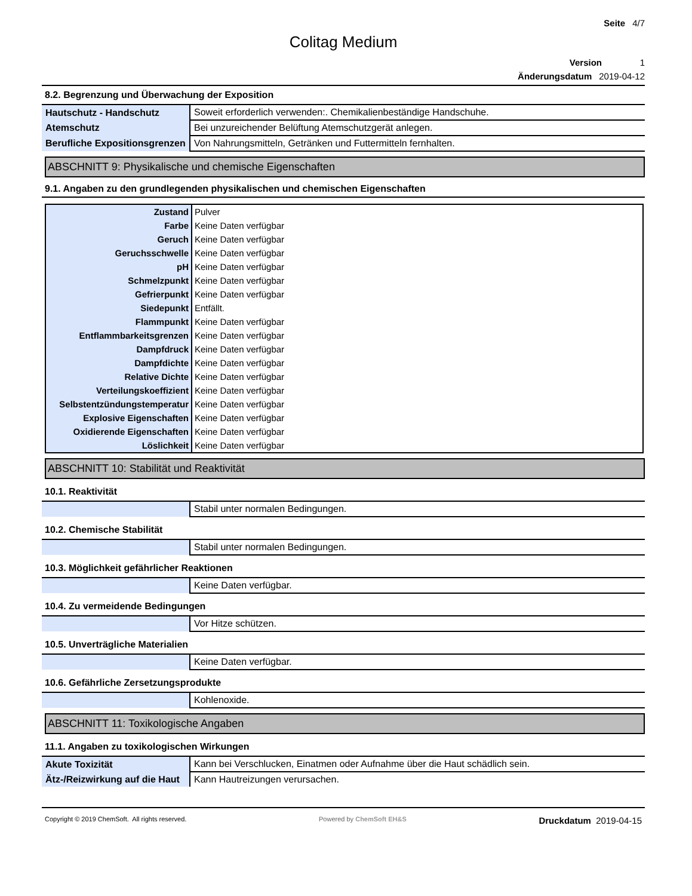Seite 4/7
Colitag Medium
Version 1
Änderungsdatum 2019-04-12
8.2. Begrenzung und Überwachung der Exposition
| Hautschutz - Handschutz | Soweit erforderlich verwenden:. Chemikalienbeständige Handschuhe. |
| Atemschutz | Bei unzureichender Belüftung Atemschutzgerät anlegen. |
| Berufliche Expositionsgrenzen | Von Nahrungsmitteln, Getränken und Futtermitteln fernhalten. |
ABSCHNITT 9: Physikalische und chemische Eigenschaften
9.1. Angaben zu den grundlegenden physikalischen und chemischen Eigenschaften
| Zustand | Pulver |
| Farbe | Keine Daten verfügbar |
| Geruch | Keine Daten verfügbar |
| Geruchsschwelle | Keine Daten verfügbar |
| pH | Keine Daten verfügbar |
| Schmelzpunkt | Keine Daten verfügbar |
| Gefrierpunkt | Keine Daten verfügbar |
| Siedepunkt | Entfällt. |
| Flammpunkt | Keine Daten verfügbar |
| Entflammbarkeitsgrenzen | Keine Daten verfügbar |
| Dampfdruck | Keine Daten verfügbar |
| Dampfdichte | Keine Daten verfügbar |
| Relative Dichte | Keine Daten verfügbar |
| Verteilungskoeffizient | Keine Daten verfügbar |
| Selbstentzündungstemperatur | Keine Daten verfügbar |
| Explosive Eigenschaften | Keine Daten verfügbar |
| Oxidierende Eigenschaften | Keine Daten verfügbar |
| Löslichkeit | Keine Daten verfügbar |
ABSCHNITT 10: Stabilität und Reaktivität
10.1. Reaktivität
| | Stabil unter normalen Bedingungen. |
10.2. Chemische Stabilität
| | Stabil unter normalen Bedingungen. |
10.3. Möglichkeit gefährlicher Reaktionen
| | Keine Daten verfügbar. |
10.4. Zu vermeidende Bedingungen
| | Vor Hitze schützen. |
10.5. Unverträgliche Materialien
| | Keine Daten verfügbar. |
10.6. Gefährliche Zersetzungsprodukte
| | Kohlenoxide. |
ABSCHNITT 11: Toxikologische Angaben
11.1. Angaben zu toxikologischen Wirkungen
| Akute Toxizität | Kann bei Verschlucken, Einatmen oder Aufnahme über die Haut schädlich sein. |
| Ätz-/Reizwirkung auf die Haut | Kann Hautreizungen verursachen. |
Copyright © 2019 ChemSoft. All rights reserved. Powered by ChemSoft EH&S Druckdatum 2019-04-15